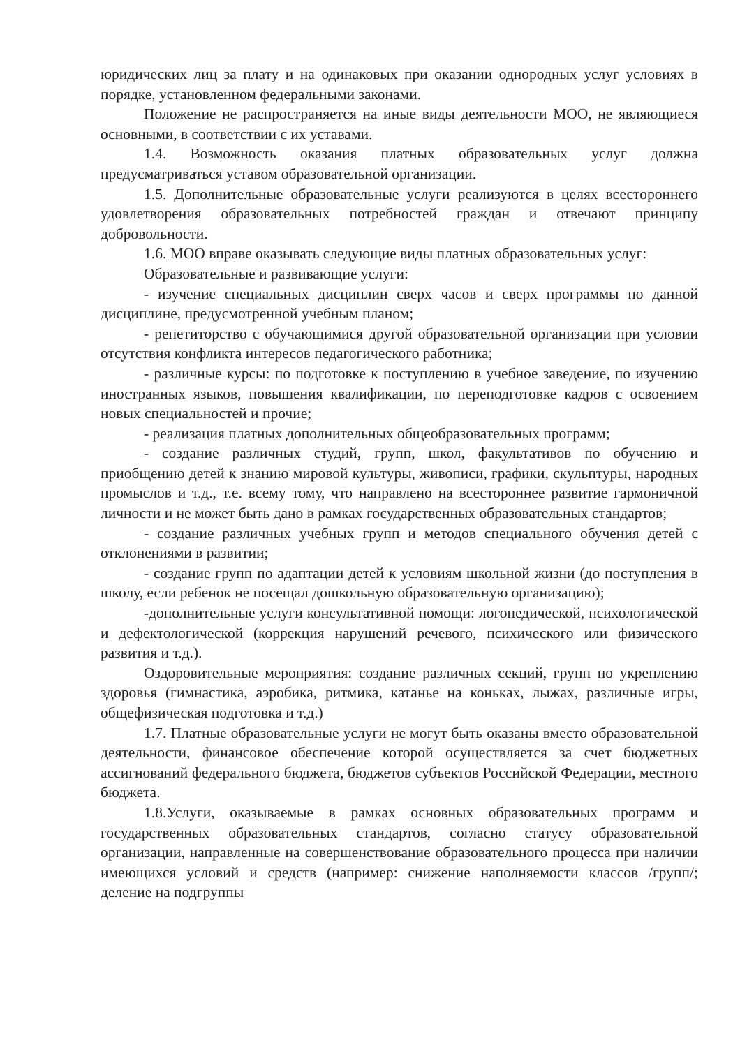юридических лиц за плату и на одинаковых при оказании однородных услуг условиях в порядке, установленном федеральными законами.
Положение не распространяется на иные виды деятельности МОО, не являющиеся основными, в соответствии с их уставами.
1.4. Возможность оказания платных образовательных услуг должна предусматриваться уставом образовательной организации.
1.5. Дополнительные образовательные услуги реализуются в целях всестороннего удовлетворения образовательных потребностей граждан и отвечают принципу добровольности.
1.6. МОО вправе оказывать следующие виды платных образовательных услуг:
Образовательные и развивающие услуги:
- изучение специальных дисциплин сверх часов и сверх программы по данной дисциплине, предусмотренной учебным планом;
- репетиторство с обучающимися другой образовательной организации при условии отсутствия конфликта интересов педагогического работника;
- различные курсы: по подготовке к поступлению в учебное заведение, по изучению иностранных языков, повышения квалификации, по переподготовке кадров с освоением новых специальностей и прочие;
- реализация платных дополнительных общеобразовательных программ;
- создание различных студий, групп, школ, факультативов по обучению и приобщению детей к знанию мировой культуры, живописи, графики, скульптуры, народных промыслов и т.д., т.е. всему тому, что направлено на всестороннее развитие гармоничной личности и не может быть дано в рамках государственных образовательных стандартов;
- создание различных учебных групп и методов специального обучения детей с отклонениями в развитии;
- создание групп по адаптации детей к условиям школьной жизни (до поступления в школу, если ребенок не посещал дошкольную образовательную организацию);
-дополнительные услуги консультативной помощи: логопедической, психологической и дефектологической (коррекция нарушений речевого, психического или физического развития и т.д.).
Оздоровительные мероприятия: создание различных секций, групп по укреплению здоровья (гимнастика, аэробика, ритмика, катанье на коньках, лыжах, различные игры, общефизическая подготовка и т.д.)
1.7. Платные образовательные услуги не могут быть оказаны вместо образовательной деятельности, финансовое обеспечение которой осуществляется за счет бюджетных ассигнований федерального бюджета, бюджетов субъектов Российской Федерации, местного бюджета.
1.8.Услуги, оказываемые в рамках основных образовательных программ и государственных образовательных стандартов, согласно статусу образовательной организации, направленные на совершенствование образовательного процесса при наличии имеющихся условий и средств (например: снижение наполняемости классов /групп/; деление на подгруппы